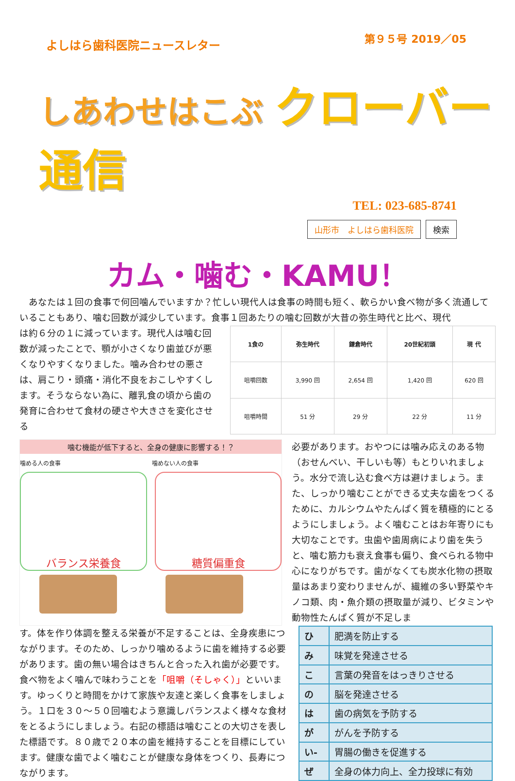よしはら歯科医院ニュースレター
第９５号 2019／05
しあわせはこぶ クローバー通信
TEL: 023-685-8741
山形市　よしはら歯科医院 検索
カム・噛む・KAMU！
　あなたは１回の食事で何回噛んでいますか？忙しい現代人は食事の時間も短く、軟らかい食べ物が多く流通していることもあり、噛む回数が減少しています。食事１回あたりの噛む回数が大昔の弥生時代と比べ、現代
は約６分の１に減っています。現代人は噛む回数が減ったことで、顎が小さくなり歯並びが悪くなりやすくなりました。噛み合わせの悪さは、肩こり・頭痛・消化不良をおこしやすくします。そうならない為に、離乳食の頃から歯の発育に合わせて食材の硬さや大きさを変化させる
| 1食の | 弥生時代 | 鎌倉時代 | 20世紀初頭 | 現 代 |
| --- | --- | --- | --- | --- |
| 咀嚼回数 | 3,990 回 | 2,654 回 | 1,420 回 | 620 回 |
| 咀嚼時間 | 51 分 | 29 分 | 22 分 | 11 分 |
噛む機能が低下すると、全身の健康に影響する！？
噛める人の食事 噛めない人の食事
バランス栄養食 糖質偏重食
必要があります。おやつには噛み応えのある物（おせんべい、干しいも等）もとりいれましょう。水分で流し込む食べ方は避けましょう。また、しっかり噛むことができる丈夫な歯をつくるために、カルシウムやたんぱく質を積極的にとるようにしましょう。よく噛むことはお年寄りにも大切なことです。虫歯や歯周病により歯を失うと、噛む筋力も衰え食事も偏り、食べられる物中心になりがちです。歯がなくても炭水化物の摂取量はあまり変わりませんが、繊維の多い野菜やキノコ類、肉・魚介類の摂取量が減り、ビタミンや動物性たんぱく質が不足しま
す。体を作り体調を整える栄養が不足することは、全身疾患につながります。そのため、しっかり噛めるように歯を維持する必要があります。歯の無い場合はきちんと合った入れ歯が必要です。食べ物をよく噛んで味わうことを「咀嚼（そしゃく）」といいます。ゆっくりと時間をかけて家族や友達と楽しく食事をしましょう。１口を３０～５０回噛むよう意識しバランスよく様々な食材をとるようにしましょう。右記の標語は噛むことの大切さを表した標語です。８０歳で２０本の歯を維持することを目標にしています。健康な歯でよく噛むことが健康な身体をつくり、長寿につながります。
| ひ | 肥満を防止する |
| み | 味覚を発達させる |
| こ | 言葉の発音をはっきりさせる |
| の | 脳を発達させる |
| は | 歯の病気を予防する |
| が | がんを予防する |
| い- | 胃腸の働きを促進する |
| ぜ | 全身の体力向上、全力投球に有効 |